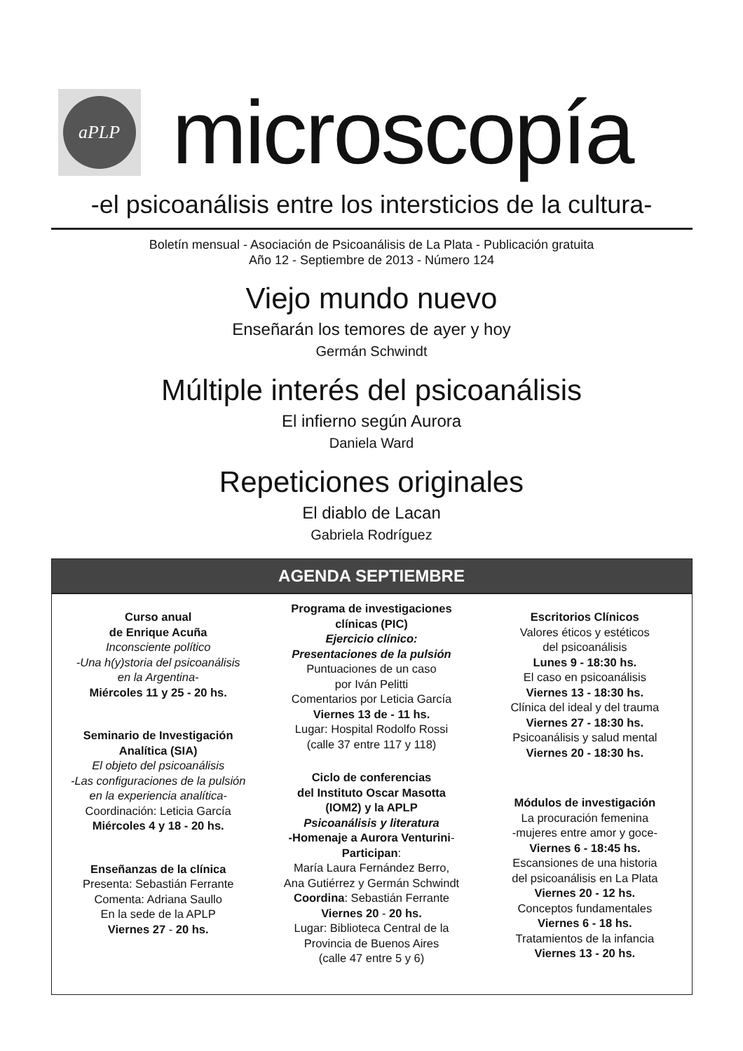aPLP
microscopía
-el psicoanálisis entre los intersticios de la cultura-
Boletín mensual - Asociación de Psicoanálisis de La Plata - Publicación gratuita
Año 12 - Septiembre de 2013 - Número 124
Viejo mundo nuevo
Enseñarán los temores de ayer y hoy
Germán Schwindt
Múltiple interés del psicoanálisis
El infierno según Aurora
Daniela Ward
Repeticiones originales
El diablo de Lacan
Gabriela Rodríguez
AGENDA SEPTIEMBRE
Curso anual
de Enrique Acuña
Inconsciente político
-Una h(y)storia del psicoanálisis
en la Argentina-
Miércoles 11 y 25 - 20 hs.
Seminario de Investigación
Analítica (SIA)
El objeto del psicoanálisis
-Las configuraciones de la pulsión
en la experiencia analítica-
Coordinación: Leticia García
Miércoles 4 y 18 - 20 hs.
Enseñanzas de la clínica
Presenta: Sebastián Ferrante
Comenta: Adriana Saullo
En la sede de la APLP
Viernes 27 - 20 hs.
Programa de investigaciones
clínicas (PIC)
Ejercicio clínico:
Presentaciones de la pulsión
Puntuaciones de un caso
por Iván Pelitti
Comentarios por Leticia García
Viernes 13 de - 11 hs.
Lugar: Hospital Rodolfo Rossi
(calle 37 entre 117 y 118)
Ciclo de conferencias
del Instituto Oscar Masotta
(IOM2) y la APLP
Psicoanálisis y literatura
-Homenaje a Aurora Venturini-
Participan:
María Laura Fernández Berro,
Ana Gutiérrez y Germán Schwindt
Coordina: Sebastián Ferrante
Viernes 20 - 20 hs.
Lugar: Biblioteca Central de la
Provincia de Buenos Aires
(calle 47 entre 5 y 6)
Escritorios Clínicos
Valores éticos y estéticos
del psicoanálisis
Lunes 9 - 18:30 hs.
El caso en psicoanálisis
Viernes 13 - 18:30 hs.
Clínica del ideal y del trauma
Viernes 27 - 18:30 hs.
Psicoanálisis y salud mental
Viernes 20 - 18:30 hs.
Módulos de investigación
La procuración femenina
-mujeres entre amor y goce-
Viernes 6 - 18:45 hs.
Escansiones de una historia
del psicoanálisis en La Plata
Viernes 20 - 12 hs.
Conceptos fundamentales
Viernes 6 - 18 hs.
Tratamientos de la infancia
Viernes 13 - 20 hs.